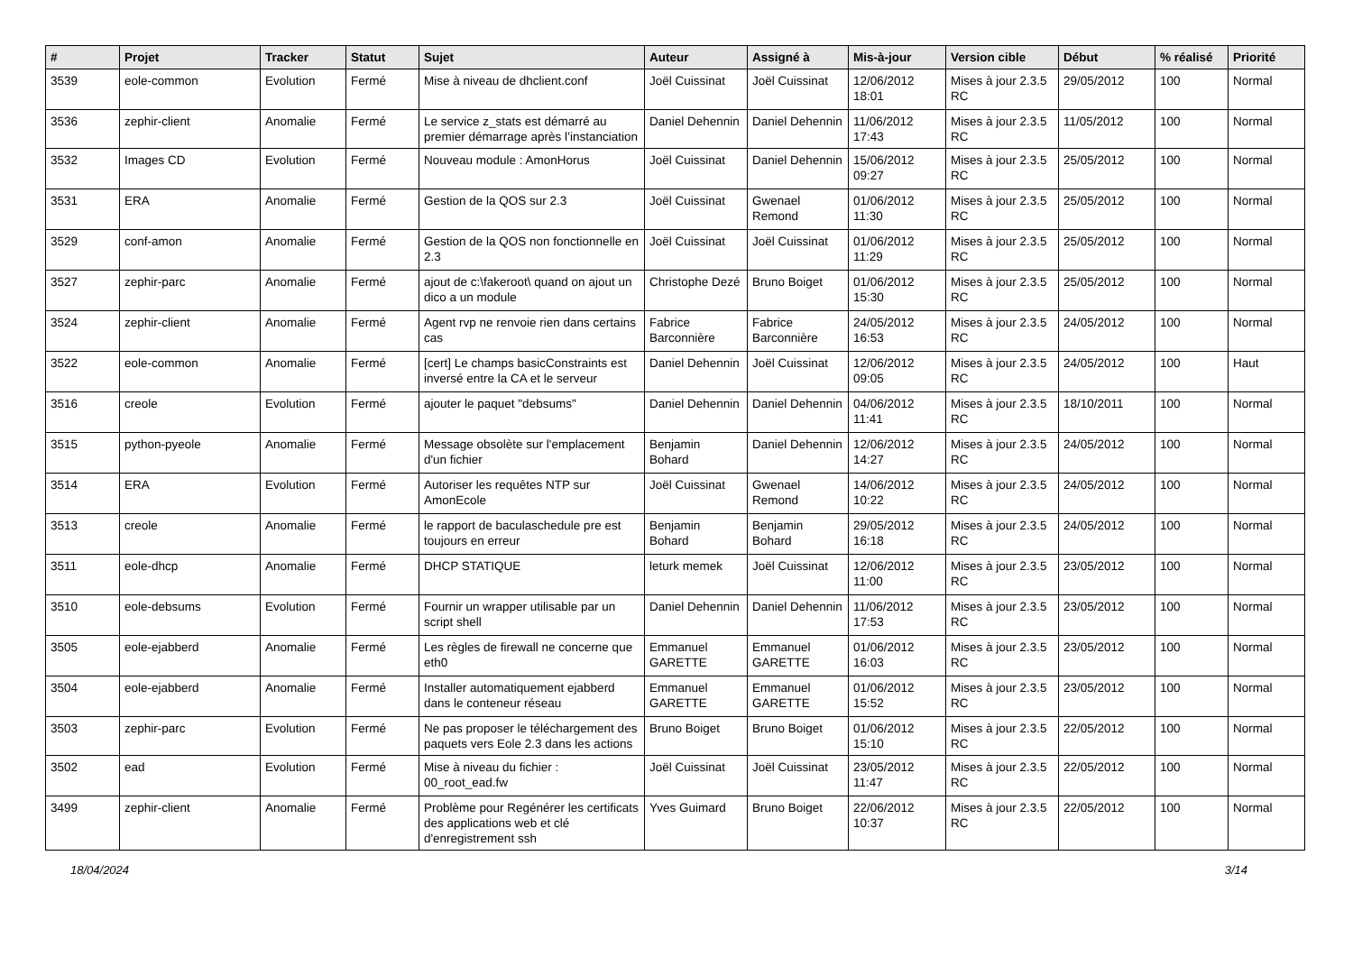| # | Projet | Tracker | Statut | Sujet | Auteur | Assigné à | Mis-à-jour | Version cible | Début | % réalisé | Priorité |
| --- | --- | --- | --- | --- | --- | --- | --- | --- | --- | --- | --- |
| 3539 | eole-common | Evolution | Fermé | Mise à niveau de dhclient.conf | Joël Cuissinat | Joël Cuissinat | 12/06/2012 18:01 | Mises à jour 2.3.5 RC | 29/05/2012 | 100 | Normal |
| 3536 | zephir-client | Anomalie | Fermé | Le service z_stats est démarré au premier démarrage après l’instanciation | Daniel Dehennin | Daniel Dehennin | 11/06/2012 17:43 | Mises à jour 2.3.5 RC | 11/05/2012 | 100 | Normal |
| 3532 | Images CD | Evolution | Fermé | Nouveau module : AmonHorus | Joël Cuissinat | Daniel Dehennin | 15/06/2012 09:27 | Mises à jour 2.3.5 RC | 25/05/2012 | 100 | Normal |
| 3531 | ERA | Anomalie | Fermé | Gestion de la QOS sur 2.3 | Joël Cuissinat | Gwenael Remond | 01/06/2012 11:30 | Mises à jour 2.3.5 RC | 25/05/2012 | 100 | Normal |
| 3529 | conf-amon | Anomalie | Fermé | Gestion de la QOS non fonctionnelle en 2.3 | Joël Cuissinat | Joël Cuissinat | 01/06/2012 11:29 | Mises à jour 2.3.5 RC | 25/05/2012 | 100 | Normal |
| 3527 | zephir-parc | Anomalie | Fermé | ajout de c:\fakeroot\ quand on ajout un dico a un module | Christophe Dezé | Bruno Boiget | 01/06/2012 15:30 | Mises à jour 2.3.5 RC | 25/05/2012 | 100 | Normal |
| 3524 | zephir-client | Anomalie | Fermé | Agent rvp ne renvoie rien dans certains cas | Fabrice Barconnière | Fabrice Barconnière | 24/05/2012 16:53 | Mises à jour 2.3.5 RC | 24/05/2012 | 100 | Normal |
| 3522 | eole-common | Anomalie | Fermé | [cert] Le champs basicConstraints est inversé entre la CA et le serveur | Daniel Dehennin | Joël Cuissinat | 12/06/2012 09:05 | Mises à jour 2.3.5 RC | 24/05/2012 | 100 | Haut |
| 3516 | creole | Evolution | Fermé | ajouter le paquet "debsums" | Daniel Dehennin | Daniel Dehennin | 04/06/2012 11:41 | Mises à jour 2.3.5 RC | 18/10/2011 | 100 | Normal |
| 3515 | python-pyeole | Anomalie | Fermé | Message obsolète sur l'emplacement d'un fichier | Benjamin Bohard | Daniel Dehennin | 12/06/2012 14:27 | Mises à jour 2.3.5 RC | 24/05/2012 | 100 | Normal |
| 3514 | ERA | Evolution | Fermé | Autoriser les requêtes NTP sur AmonEcole | Joël Cuissinat | Gwenael Remond | 14/06/2012 10:22 | Mises à jour 2.3.5 RC | 24/05/2012 | 100 | Normal |
| 3513 | creole | Anomalie | Fermé | le rapport de baculaschedule pre est toujours en erreur | Benjamin Bohard | Benjamin Bohard | 29/05/2012 16:18 | Mises à jour 2.3.5 RC | 24/05/2012 | 100 | Normal |
| 3511 | eole-dhcp | Anomalie | Fermé | DHCP STATIQUE | leturk memek | Joël Cuissinat | 12/06/2012 11:00 | Mises à jour 2.3.5 RC | 23/05/2012 | 100 | Normal |
| 3510 | eole-debsums | Evolution | Fermé | Fournir un wrapper utilisable par un script shell | Daniel Dehennin | Daniel Dehennin | 11/06/2012 17:53 | Mises à jour 2.3.5 RC | 23/05/2012 | 100 | Normal |
| 3505 | eole-ejabberd | Anomalie | Fermé | Les règles de firewall ne concerne que eth0 | Emmanuel GARETTE | Emmanuel GARETTE | 01/06/2012 16:03 | Mises à jour 2.3.5 RC | 23/05/2012 | 100 | Normal |
| 3504 | eole-ejabberd | Anomalie | Fermé | Installer automatiquement ejabberd dans le conteneur réseau | Emmanuel GARETTE | Emmanuel GARETTE | 01/06/2012 15:52 | Mises à jour 2.3.5 RC | 23/05/2012 | 100 | Normal |
| 3503 | zephir-parc | Evolution | Fermé | Ne pas proposer le téléchargement des paquets vers Eole 2.3 dans les actions | Bruno Boiget | Bruno Boiget | 01/06/2012 15:10 | Mises à jour 2.3.5 RC | 22/05/2012 | 100 | Normal |
| 3502 | ead | Evolution | Fermé | Mise à niveau du fichier : 00_root_ead.fw | Joël Cuissinat | Joël Cuissinat | 23/05/2012 11:47 | Mises à jour 2.3.5 RC | 22/05/2012 | 100 | Normal |
| 3499 | zephir-client | Anomalie | Fermé | Problème pour Regénérer les certificats des applications web et clé d'enregistrement ssh | Yves Guimard | Bruno Boiget | 22/06/2012 10:37 | Mises à jour 2.3.5 RC | 22/05/2012 | 100 | Normal |
18/04/2024 3/14